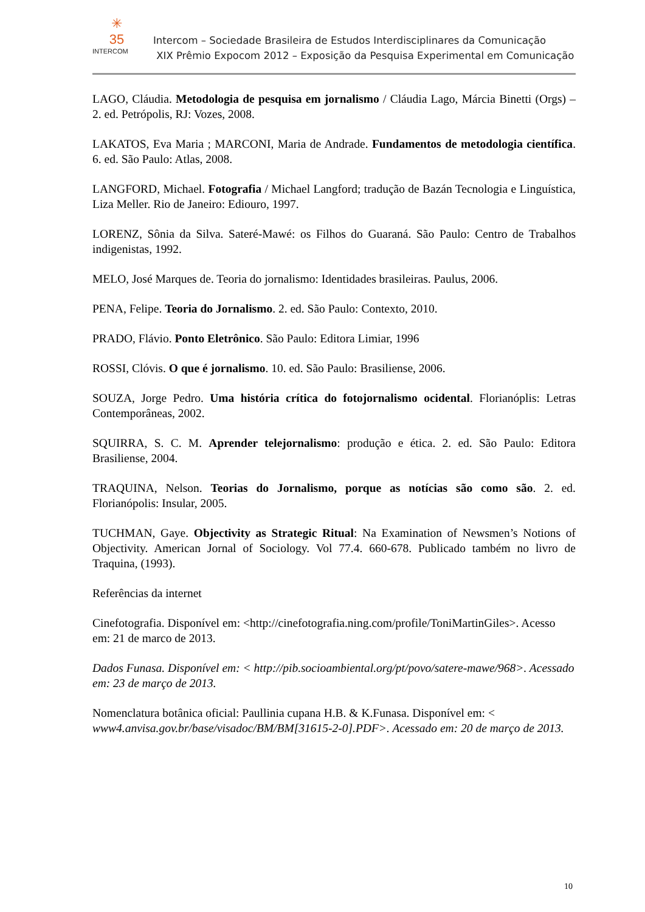✳
35
INTERCOM
Intercom – Sociedade Brasileira de Estudos Interdisciplinares da Comunicação
XIX Prêmio Expocom 2012 – Exposição da Pesquisa Experimental em Comunicação
LAGO, Cláudia. Metodologia de pesquisa em jornalismo / Cláudia Lago, Márcia Binetti (Orgs) – 2. ed. Petrópolis, RJ: Vozes, 2008.
LAKATOS, Eva Maria ; MARCONI, Maria de Andrade. Fundamentos de metodologia científica. 6. ed. São Paulo: Atlas, 2008.
LANGFORD, Michael. Fotografia / Michael Langford; tradução de Bazán Tecnologia e Linguística, Liza Meller. Rio de Janeiro: Ediouro, 1997.
LORENZ, Sônia da Silva. Sateré-Mawé: os Filhos do Guaraná. São Paulo: Centro de Trabalhos indigenistas, 1992.
MELO, José Marques de. Teoria do jornalismo: Identidades brasileiras. Paulus, 2006.
PENA, Felipe. Teoria do Jornalismo. 2. ed. São Paulo: Contexto, 2010.
PRADO, Flávio. Ponto Eletrônico. São Paulo: Editora Limiar, 1996
ROSSI, Clóvis. O que é jornalismo. 10. ed. São Paulo: Brasiliense, 2006.
SOUZA, Jorge Pedro. Uma história crítica do fotojornalismo ocidental. Florianóplis: Letras Contemporâneas, 2002.
SQUIRRA, S. C. M. Aprender telejornalismo: produção e ética. 2. ed. São Paulo: Editora Brasiliense, 2004.
TRAQUINA, Nelson. Teorias do Jornalismo, porque as notícias são como são. 2. ed. Florianópolis: Insular, 2005.
TUCHMAN, Gaye. Objectivity as Strategic Ritual: Na Examination of Newsmen’s Notions of Objectivity. American Jornal of Sociology. Vol 77.4. 660-678. Publicado também no livro de Traquina, (1993).
Referências da internet
Cinefotografia. Disponível em: <http://cinefotografia.ning.com/profile/ToniMartinGiles>. Acesso em: 21 de marco de 2013.
Dados Funasa. Disponível em: < http://pib.socioambiental.org/pt/povo/satere-mawe/968>. Acessado em: 23 de março de 2013.
Nomenclatura botânica oficial: Paullinia cupana H.B. & K.Funasa. Disponível em: < www4.anvisa.gov.br/base/visadoc/BM/BM[31615-2-0].PDF>. Acessado em: 20 de março de 2013.
10